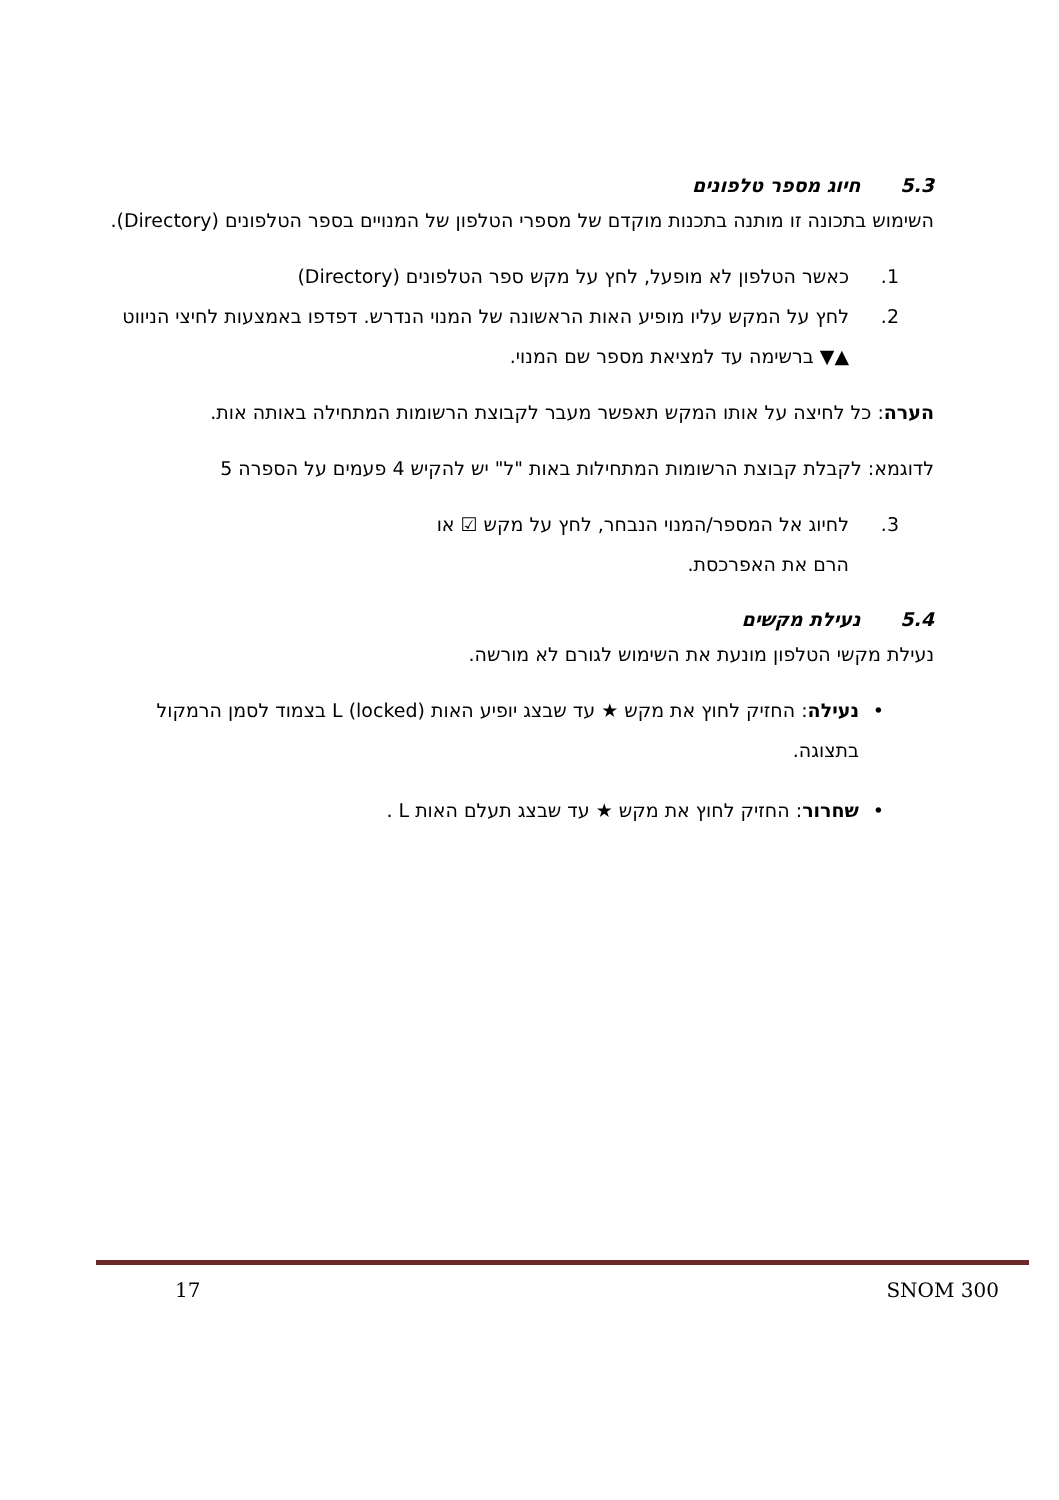5.3חיוג מספר טלפונים
השימוש בתכונה זו מותנה בתכנות מוקדם של מספרי הטלפון של המנויים בספר הטלפונים (Directory).
1. כאשר הטלפון לא מופעל, לחץ על מקש ספר הטלפונים (Directory)
2. לחץ על המקש עליו מופיע האות הראשונה של המנוי הנדרש. דפדפו באמצעות לחיצי הניווט ▲▼ ברשימה עד למציאת מספר שם המנוי.
הערה: כל לחיצה על אותו המקש תאפשר מעבר לקבוצת הרשומות המתחילה באותה אות.
לדוגמא: לקבלת קבוצת הרשומות המתחילות באות "ל" יש להקיש 4 פעמים על הספרה 5
3. לחיוג אל המספר/המנוי הנבחר, לחץ על מקש ☑ או
הרם את האפרכסת.
5.4נעילת מקשים
נעילת מקשי הטלפון מונעת את השימוש לגורם לא מורשה.
• נעילה: החזיק לחוץ את מקש ★ עד שבצג יופיע האות (locked) L בצמוד לסמן הרמקול בתצוגה.
• שחרור: החזיק לחוץ את מקש ★ עד שבצג תעלם האות L .
17 SNOM 300